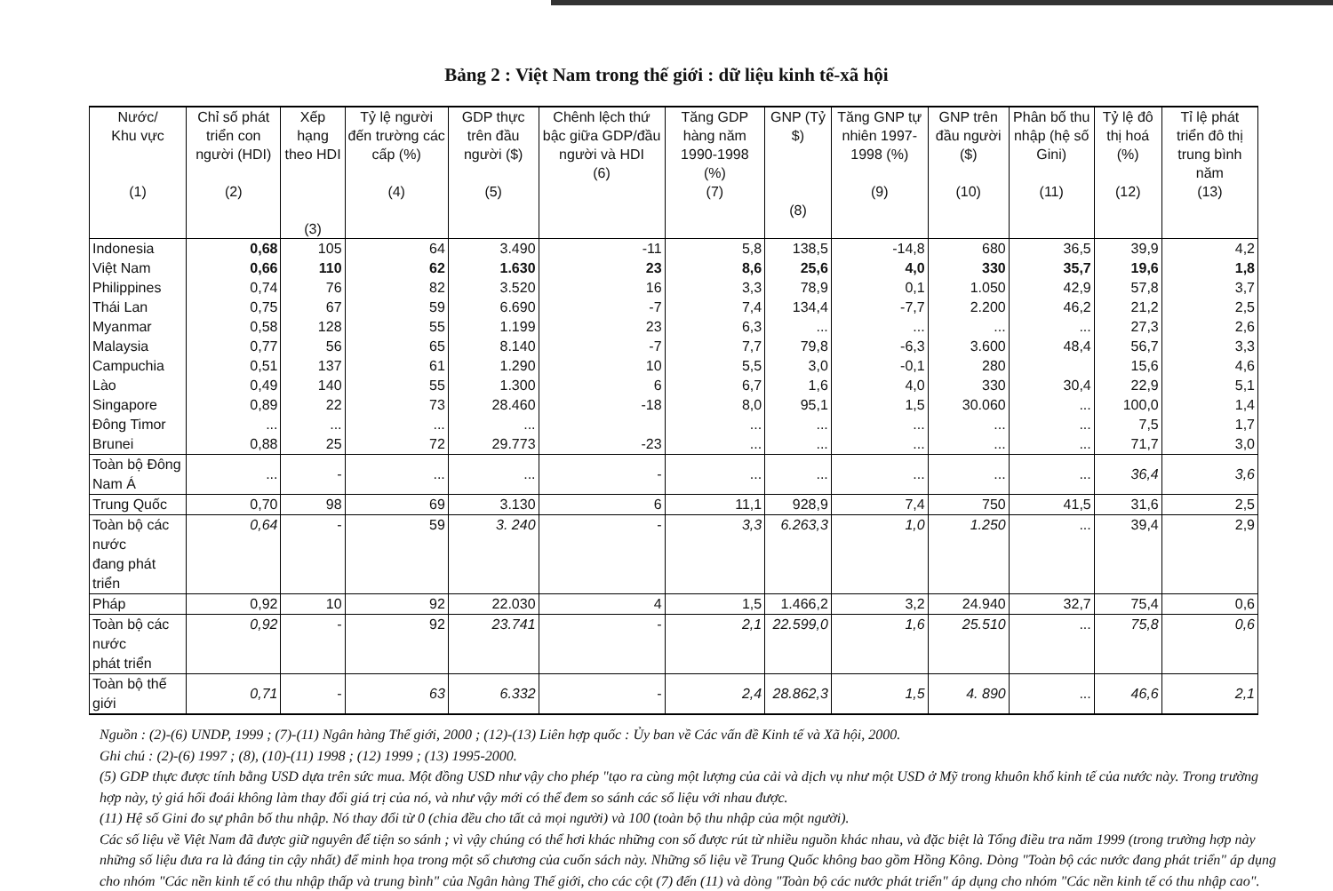Bảng 2 : Việt Nam trong thế giới : dữ liệu kinh tế-xã hội
| Nước/ Khu vực (1) | Chỉ số phát triển con người (HDI) (2) | Xếp hạng theo HDI (3) | Tỷ lệ người đến trường các cấp (%) (4) | GDP thực trên đầu người ($) (5) | Chênh lệch thứ bậc giữa GDP/đầu người và HDI (6) | Tăng GDP hàng năm 1990-1998 (%) (7) | GNP (Tỷ $) (8) | Tăng GNP tự nhiên 1997-1998 (%) (9) | GNP trên đầu người ($) (10) | Phân bố thu nhập (hệ số Gini) (11) | Tỷ lệ đô thị hoá (%) (12) | Tỉ lệ phát triển đô thị trung bình năm (13) |
| --- | --- | --- | --- | --- | --- | --- | --- | --- | --- | --- | --- | --- |
| Indonesia | 0,68 | 105 | 64 | 3.490 | -11 | 5,8 | 138,5 | -14,8 | 680 | 36,5 | 39,9 | 4,2 |
| Việt Nam | 0,66 | 110 | 62 | 1.630 | 23 | 8,6 | 25,6 | 4,0 | 330 | 35,7 | 19,6 | 1,8 |
| Philippines | 0,74 | 76 | 82 | 3.520 | 16 | 3,3 | 78,9 | 0,1 | 1.050 | 42,9 | 57,8 | 3,7 |
| Thái Lan | 0,75 | 67 | 59 | 6.690 | -7 | 7,4 | 134,4 | -7,7 | 2.200 | 46,2 | 21,2 | 2,5 |
| Myanmar | 0,58 | 128 | 55 | 1.199 | 23 | 6,3 | ... | ... | ... | ... | 27,3 | 2,6 |
| Malaysia | 0,77 | 56 | 65 | 8.140 | -7 | 7,7 | 79,8 | -6,3 | 3.600 | 48,4 | 56,7 | 3,3 |
| Campuchia | 0,51 | 137 | 61 | 1.290 | 10 | 5,5 | 3,0 | -0,1 | 280 | | 15,6 | 4,6 |
| Lào | 0,49 | 140 | 55 | 1.300 | 6 | 6,7 | 1,6 | 4,0 | 330 | 30,4 | 22,9 | 5,1 |
| Singapore | 0,89 | 22 | 73 | 28.460 | -18 | 8,0 | 95,1 | 1,5 | 30.060 | ... | 100,0 | 1,4 |
| Đông Timor | ... | ... | ... | ... | | ... | ... | ... | ... | ... | 7,5 | 1,7 |
| Brunei | 0,88 | 25 | 72 | 29.773 | -23 | ... | ... | ... | ... | ... | 71,7 | 3,0 |
| Toàn bộ Đông Nam Á | ... | - | ... | ... | - | ... | ... | ... | ... | ... | 36,4 | 3,6 |
| Trung Quốc | 0,70 | 98 | 69 | 3.130 | 6 | 11,1 | 928,9 | 7,4 | 750 | 41,5 | 31,6 | 2,5 |
| Toàn bộ các nước đang phát triển | 0,64 | - | 59 | 3. 240 | - | 3,3 | 6.263,3 | 1,0 | 1.250 | ... | 39,4 | 2,9 |
| Pháp | 0,92 | 10 | 92 | 22.030 | 4 | 1,5 | 1.466,2 | 3,2 | 24.940 | 32,7 | 75,4 | 0,6 |
| Toàn bộ các nước phát triển | 0,92 | - | 92 | 23.741 | - | 2,1 | 22.599,0 | 1,6 | 25.510 | ... | 75,8 | 0,6 |
| Toàn bộ thế giới | 0,71 | - | 63 | 6.332 | - | 2,4 | 28.862,3 | 1,5 | 4. 890 | ... | 46,6 | 2,1 |
Nguồn : (2)-(6) UNDP, 1999 ; (7)-(11) Ngân hàng Thế giới, 2000 ; (12)-(13) Liên hợp quốc : Ủy ban về Các vấn đề Kinh tế và Xã hội, 2000.
Ghi chú : (2)-(6) 1997 ; (8), (10)-(11) 1998 ; (12) 1999 ; (13) 1995-2000.
(5) GDP thực được tính bằng USD dựa trên sức mua. Một đồng USD như vậy cho phép "tạo ra cùng một lượng của cải và dịch vụ như một USD ở Mỹ trong khuôn khổ kinh tế của nước này. Trong trường hợp này, tỷ giá hối đoái không làm thay đổi giá trị của nó, và như vậy mới có thể đem so sánh các số liệu với nhau được.
(11) Hệ số Gini đo sự phân bố thu nhập. Nó thay đổi từ 0 (chia đều cho tất cả mọi người) và 100 (toàn bộ thu nhập của một người).
Các số liệu về Việt Nam đã được giữ nguyên để tiện so sánh ; vì vậy chúng có thể hơi khác những con số được rút từ nhiều nguồn khác nhau, và đặc biệt là Tổng điều tra năm 1999 (trong trường hợp này những số liệu đưa ra là đáng tin cậy nhất) để minh họa trong một số chương của cuốn sách này. Những số liệu về Trung Quốc không bao gồm Hồng Kông. Dòng "Toàn bộ các nước đang phát triển" áp dụng cho nhóm "Các nền kinh tế có thu nhập thấp và trung bình" của Ngân hàng Thế giới, cho các cột (7) đến (11) và dòng "Toàn bộ các nước phát triển" áp dụng cho nhóm "Các nền kinh tế có thu nhập cao".